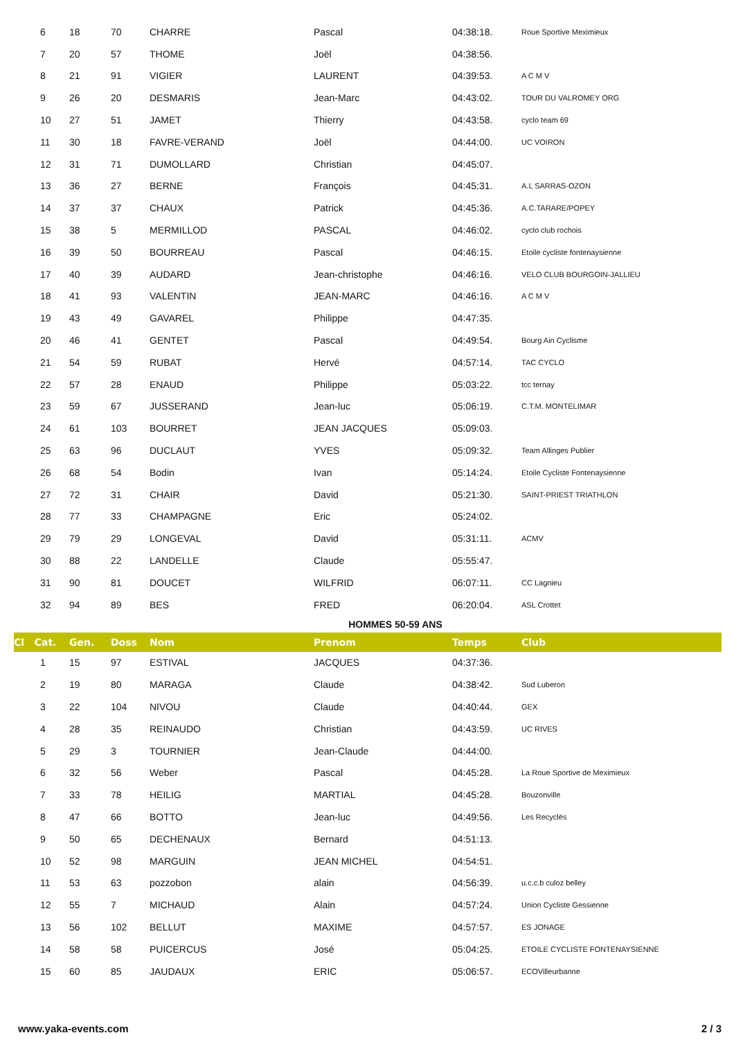| 6 | 18 | 70 | CHARRE | Pascal | 04:38:18. | Roue Sportive Meximieux |
| 7 | 20 | 57 | THOME | Joël | 04:38:56. | |
| 8 | 21 | 91 | VIGIER | LAURENT | 04:39:53. | A C M V |
| 9 | 26 | 20 | DESMARIS | Jean-Marc | 04:43:02. | TOUR DU VALROMEY ORG |
| 10 | 27 | 51 | JAMET | Thierry | 04:43:58. | cyclo team 69 |
| 11 | 30 | 18 | FAVRE-VERAND | Joël | 04:44:00. | UC VOIRON |
| 12 | 31 | 71 | DUMOLLARD | Christian | 04:45:07. | |
| 13 | 36 | 27 | BERNE | François | 04:45:31. | A.L SARRAS-OZON |
| 14 | 37 | 37 | CHAUX | Patrick | 04:45:36. | A.C.TARARE/POPEY |
| 15 | 38 | 5 | MERMILLOD | PASCAL | 04:46:02. | cyclo club rochois |
| 16 | 39 | 50 | BOURREAU | Pascal | 04:46:15. | Etoile cycliste fontenaysienne |
| 17 | 40 | 39 | AUDARD | Jean-christophe | 04:46:16. | VELO CLUB BOURGOIN-JALLIEU |
| 18 | 41 | 93 | VALENTIN | JEAN-MARC | 04:46:16. | A C M V |
| 19 | 43 | 49 | GAVAREL | Philippe | 04:47:35. | |
| 20 | 46 | 41 | GENTET | Pascal | 04:49:54. | Bourg Ain Cyclisme |
| 21 | 54 | 59 | RUBAT | Hervé | 04:57:14. | TAC CYCLO |
| 22 | 57 | 28 | ENAUD | Philippe | 05:03:22. | tcc ternay |
| 23 | 59 | 67 | JUSSERAND | Jean-luc | 05:06:19. | C.T.M. MONTELIMAR |
| 24 | 61 | 103 | BOURRET | JEAN JACQUES | 05:09:03. | |
| 25 | 63 | 96 | DUCLAUT | YVES | 05:09:32. | Team Allinges Publier |
| 26 | 68 | 54 | Bodin | Ivan | 05:14:24. | Etoile Cycliste Fontenaysienne |
| 27 | 72 | 31 | CHAIR | David | 05:21:30. | SAINT-PRIEST TRIATHLON |
| 28 | 77 | 33 | CHAMPAGNE | Eric | 05:24:02. | |
| 29 | 79 | 29 | LONGEVAL | David | 05:31:11. | ACMV |
| 30 | 88 | 22 | LANDELLE | Claude | 05:55:47. | |
| 31 | 90 | 81 | DOUCET | WILFRID | 06:07:11. | CC Lagnieu |
| 32 | 94 | 89 | BES | FRED | 06:20:04. | ASL Crottet |
| HOMMES 50-59 ANS | | | | | | |
| Cl Cat. | Gen. | Doss | Nom | Prenom | Temps | Club |
| 1 | 15 | 97 | ESTIVAL | JACQUES | 04:37:36. | |
| 2 | 19 | 80 | MARAGA | Claude | 04:38:42. | Sud Luberon |
| 3 | 22 | 104 | NIVOU | Claude | 04:40:44. | GEX |
| 4 | 28 | 35 | REINAUDO | Christian | 04:43:59. | UC RIVES |
| 5 | 29 | 3 | TOURNIER | Jean-Claude | 04:44:00. | |
| 6 | 32 | 56 | Weber | Pascal | 04:45:28. | La Roue Sportive de Meximieux |
| 7 | 33 | 78 | HEILIG | MARTIAL | 04:45:28. | Bouzonville |
| 8 | 47 | 66 | BOTTO | Jean-luc | 04:49:56. | Les Recyclés |
| 9 | 50 | 65 | DECHENAUX | Bernard | 04:51:13. | |
| 10 | 52 | 98 | MARGUIN | JEAN MICHEL | 04:54:51. | |
| 11 | 53 | 63 | pozzobon | alain | 04:56:39. | u.c.c.b culoz belley |
| 12 | 55 | 7 | MICHAUD | Alain | 04:57:24. | Union Cycliste Gessienne |
| 13 | 56 | 102 | BELLUT | MAXIME | 04:57:57. | ES JONAGE |
| 14 | 58 | 58 | PUICERCUS | José | 05:04:25. | ETOILE CYCLISTE FONTENAYSIENNE |
| 15 | 60 | 85 | JAUDAUX | ERIC | 05:06:57. | ECOVilleurbanne |
www.yaka-events.com 2 / 3